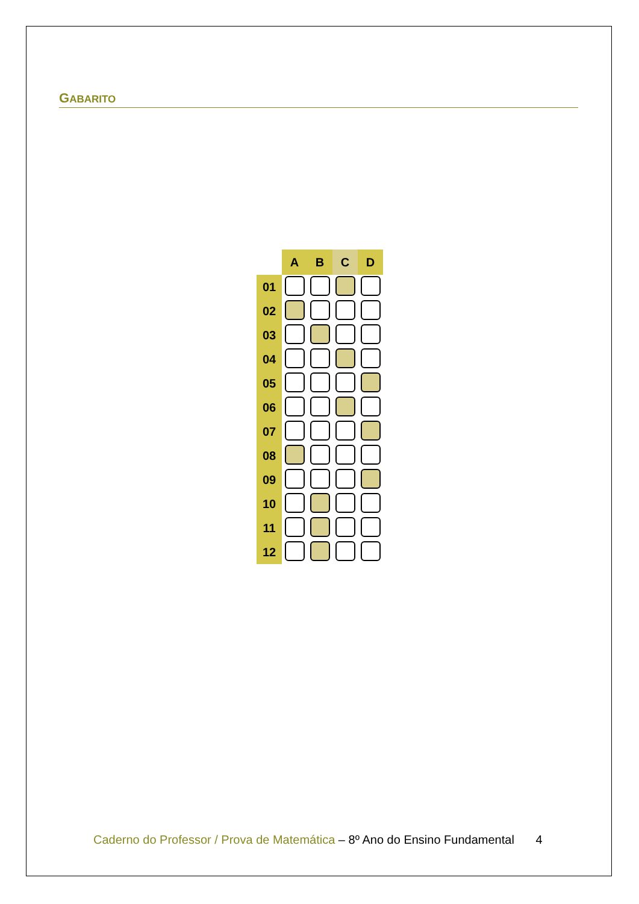GABARITO
| | A | B | C | D |
| 01 | | | | |
| 02 | | | | |
| 03 | | | | |
| 04 | | | | |
| 05 | | | | |
| 06 | | | | |
| 07 | | | | |
| 08 | | | | |
| 09 | | | | |
| 10 | | | | |
| 11 | | | | |
| 12 | | | | |
Caderno do Professor / Prova de Matemática – 8º Ano do Ensino Fundamental 4